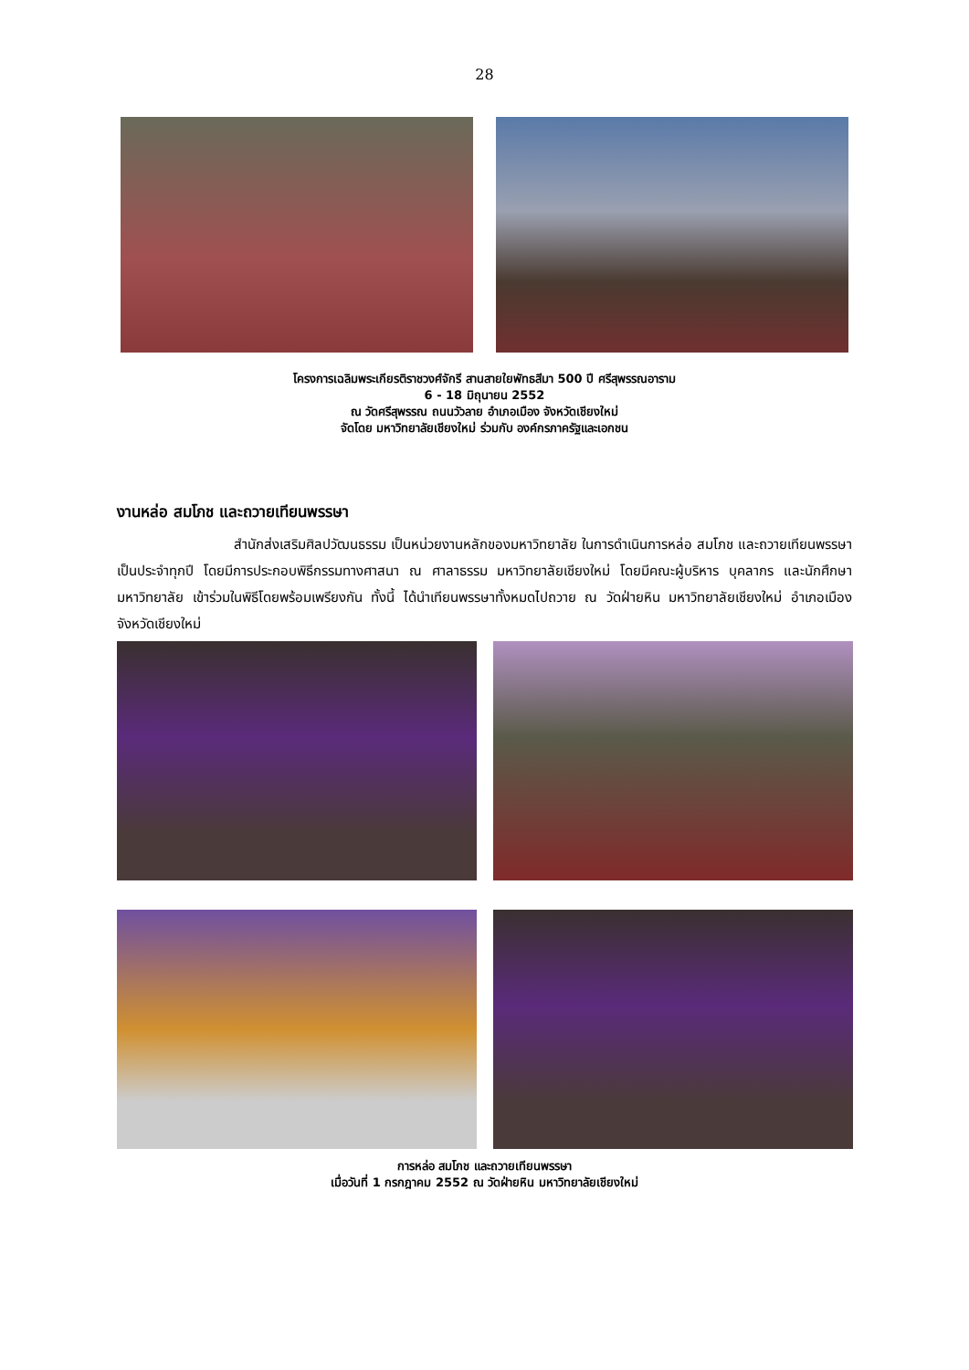28
โครงการเฉลิมพระเกียรติราชวงศ์จักรี สานสายใยพัทธสีมา 500 ปี ศรีสุพรรณอาราม
6 - 18 มิถุนายน 2552
ณ วัดศรีสุพรรณ ถนนวัวลาย อำเภอเมือง จังหวัดเชียงใหม่
จัดโดย มหาวิทยาลัยเชียงใหม่ ร่วมกับ องค์กรภาครัฐและเอกชน
งานหล่อ สมโภช และถวายเทียนพรรษา
สำนักส่งเสริมศิลปวัฒนธรรม เป็นหน่วยงานหลักของมหาวิทยาลัย ในการดำเนินการหล่อ สมโภช และถวายเทียนพรรษาเป็นประจำทุกปี โดยมีการประกอบพิธีกรรมทางศาสนา ณ ศาลาธรรม มหาวิทยาลัยเชียงใหม่ โดยมีคณะผู้บริหาร บุคลากร และนักศึกษามหาวิทยาลัย เข้าร่วมในพิธีโดยพร้อมเพรียงกัน ทั้งนี้ ได้นำเทียนพรรษาทั้งหมดไปถวาย ณ วัดฝ่ายหิน มหาวิทยาลัยเชียงใหม่ อำเภอเมือง จังหวัดเชียงใหม่
การหล่อ สมโภช และถวายเทียนพรรษา
เมื่อวันที่ 1 กรกฎาคม 2552 ณ วัดฝ่ายหิน มหาวิทยาลัยเชียงใหม่